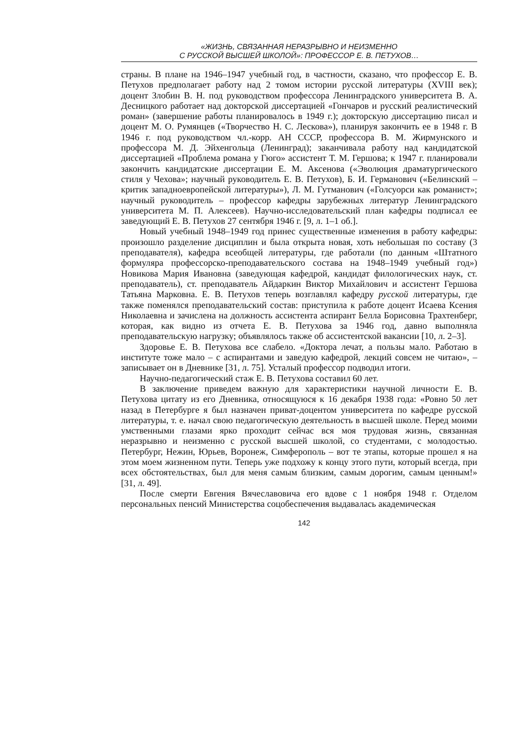«ЖИЗНЬ, СВЯЗАННАЯ НЕРАЗРЫВНО И НЕИЗМЕННО
С РУССКОЙ ВЫСШЕЙ ШКОЛОЙ»: ПРОФЕССОР Е. В. ПЕТУХОВ…
страны. В плане на 1946–1947 учебный год, в частности, сказано, что профессор Е. В. Петухов предполагает работу над 2 томом истории русской литературы (XVIII век); доцент Злобин В. Н. под руководством профессора Ленинградского университета В. А. Десницкого работает над докторской диссертацией «Гончаров и русский реалистический роман» (завершение работы планировалось в 1949 г.); докторскую диссертацию писал и доцент М. О. Румянцев («Творчество Н. С. Лескова»), планируя закончить ее в 1948 г. В 1946 г. под руководством чл.-корр. АН СССР, профессора В. М. Жирмунского и профессора М. Д. Эйхенгольца (Ленинград); заканчивала работу над кандидатской диссертацией «Проблема романа у Гюго» ассистент Т. М. Гершова; к 1947 г. планировали закончить кандидатские диссертации Е. М. Аксенова («Эволюция драматургического стиля у Чехова»; научный руководитель Е. В. Петухов), Б. И. Германович («Белинский – критик западноевропейской литературы»), Л. М. Гутманович («Голсуорси как романист»; научный руководитель – профессор кафедры зарубежных литератур Ленинградского университета М. П. Алексеев). Научно-исследовательский план кафедры подписал ее заведующий Е. В. Петухов 27 сентября 1946 г. [9, л. 1–1 об.].
Новый учебный 1948–1949 год принес существенные изменения в работу кафедры: произошло разделение дисциплин и была открыта новая, хоть небольшая по составу (3 преподавателя), кафедра всеобщей литературы, где работали (по данным «Штатного формуляра профессорско-преподавательского состава на 1948–1949 учебный год») Новикова Мария Ивановна (заведующая кафедрой, кандидат филологических наук, ст. преподаватель), ст. преподаватель Айдаркин Виктор Михайлович и ассистент Гершова Татьяна Марковна. Е. В. Петухов теперь возглавлял кафедру русской литературы, где также поменялся преподавательский состав: приступила к работе доцент Исаева Ксения Николаевна и зачислена на должность ассистента аспирант Белла Борисовна Трахтенберг, которая, как видно из отчета Е. В. Петухова за 1946 год, давно выполняла преподавательскую нагрузку; объявлялось также об ассистентской вакансии [10, л. 2–3].
Здоровье Е. В. Петухова все слабело. «Доктора лечат, а пользы мало. Работаю в институте тоже мало – с аспирантами и заведую кафедрой, лекций совсем не читаю», – записывает он в Дневнике [31, л. 75]. Усталый профессор подводил итоги.
Научно-педагогический стаж Е. В. Петухова составил 60 лет.
В заключение приведем важную для характеристики научной личности Е. В. Петухова цитату из его Дневника, относящуюся к 16 декабря 1938 года: «Ровно 50 лет назад в Петербурге я был назначен приват-доцентом университета по кафедре русской литературы, т. е. начал свою педагогическую деятельность в высшей школе. Перед моими умственными глазами ярко проходит сейчас вся моя трудовая жизнь, связанная неразрывно и неизменно с русской высшей школой, со студентами, с молодостью. Петербург, Нежин, Юрьев, Воронеж, Симферополь – вот те этапы, которые прошел я на этом моем жизненном пути. Теперь уже подхожу к концу этого пути, который всегда, при всех обстоятельствах, был для меня самым близким, самым дорогим, самым ценным!» [31, л. 49].
После смерти Евгения Вячеславовича его вдове с 1 ноября 1948 г. Отделом персональных пенсий Министерства соцобеспечения выдавалась академическая
142